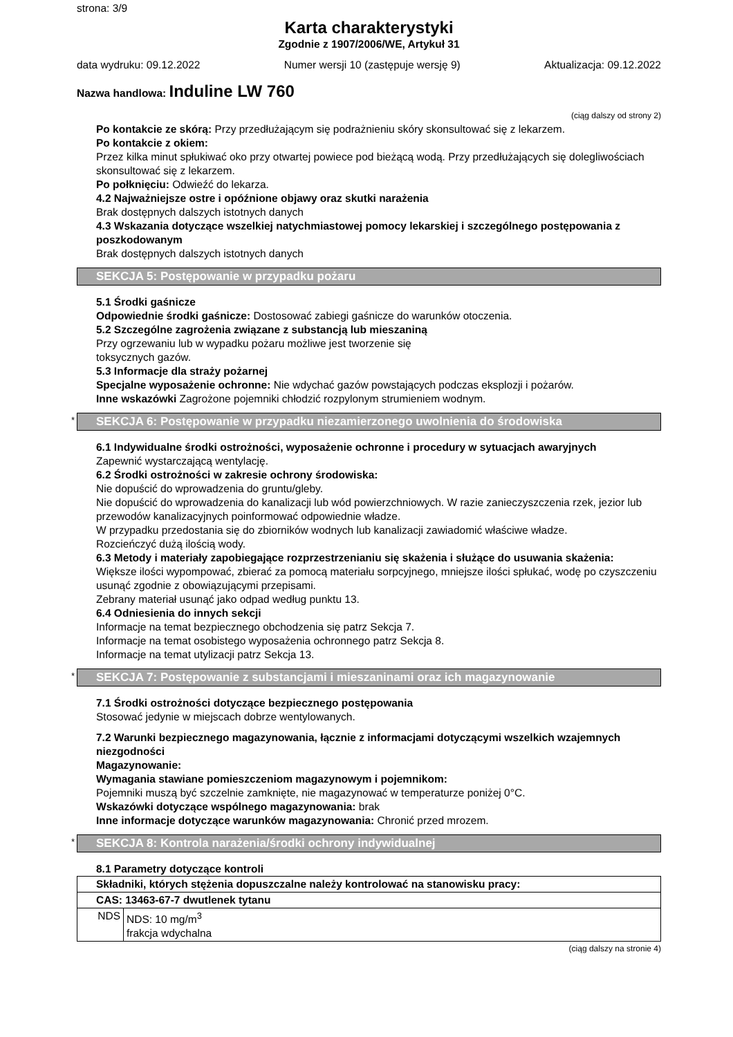strona: 3/9
Karta charakterystyki
Zgodnie z 1907/2006/WE, Artykuł 31
data wydruku: 09.12.2022 Numer wersji 10 (zastępuje wersję 9) Aktualizacja: 09.12.2022
Nazwa handlowa: Induline LW 760
(ciąg dalszy od strony 2)
Po kontakcie ze skórą: Przy przedłużającym się podrażnieniu skóry skonsultować się z lekarzem.
Po kontakcie z okiem:
Przez kilka minut spłukiwać oko przy otwartej powiece pod bieżącą wodą. Przy przedłużających się dolegliwościach skonsultować się z lekarzem.
Po połknięciu: Odwieźć do lekarza.
4.2 Najważniejsze ostre i opóźnione objawy oraz skutki narażenia
Brak dostępnych dalszych istotnych danych
4.3 Wskazania dotyczące wszelkiej natychmiastowej pomocy lekarskiej i szczególnego postępowania z poszkodowanym
Brak dostępnych dalszych istotnych danych
SEKCJA 5: Postępowanie w przypadku pożaru
5.1 Środki gaśnicze
Odpowiednie środki gaśnicze: Dostosować zabiegi gaśnicze do warunków otoczenia.
5.2 Szczególne zagrożenia związane z substancją lub mieszaniną
Przy ogrzewaniu lub w wypadku pożaru możliwe jest tworzenie się
toksycznych gazów.
5.3 Informacje dla straży pożarnej
Specjalne wyposażenie ochronne: Nie wdychać gazów powstających podczas eksplozji i pożarów.
Inne wskazówki Zagrożone pojemniki chłodzić rozpylonym strumieniem wodnym.
* SEKCJA 6: Postępowanie w przypadku niezamierzonego uwolnienia do środowiska
6.1 Indywidualne środki ostrożności, wyposażenie ochronne i procedury w sytuacjach awaryjnych
Zapewnić wystarczającą wentylację.
6.2 Środki ostrożności w zakresie ochrony środowiska:
Nie dopuścić do wprowadzenia do gruntu/gleby.
Nie dopuścić do wprowadzenia do kanalizacji lub wód powierzchniowych. W razie zanieczyszczenia rzek, jezior lub przewodów kanalizacyjnych poinformować odpowiednie władze.
W przypadku przedostania się do zbiorników wodnych lub kanalizacji zawiadomić właściwe władze.
Rozcieńczyć dużą ilością wody.
6.3 Metody i materiały zapobiegające rozprzestrzenianiu się skażenia i służące do usuwania skażenia:
Większe ilości wypompować, zbierać za pomocą materiału sorpcyjnego, mniejsze ilości spłukać, wodę po czyszczeniu usunąć zgodnie z obowiązującymi przepisami.
Zebrany materiał usunąć jako odpad według punktu 13.
6.4 Odniesienia do innych sekcji
Informacje na temat bezpiecznego obchodzenia się patrz Sekcja 7.
Informacje na temat osobistego wyposażenia ochronnego patrz Sekcja 8.
Informacje na temat utylizacji patrz Sekcja 13.
* SEKCJA 7: Postępowanie z substancjami i mieszaninami oraz ich magazynowanie
7.1 Środki ostrożności dotyczące bezpiecznego postępowania
Stosować jedynie w miejscach dobrze wentylowanych.
7.2 Warunki bezpiecznego magazynowania, łącznie z informacjami dotyczącymi wszelkich wzajemnych niezgodności
Magazynowanie:
Wymagania stawiane pomieszczeniom magazynowym i pojemnikom:
Pojemniki muszą być szczelnie zamknięte, nie magazynować w temperaturze poniżej 0°C.
Wskazówki dotyczące wspólnego magazynowania: brak
Inne informacje dotyczące warunków magazynowania: Chronić przed mrozem.
* SEKCJA 8: Kontrola narażenia/środki ochrony indywidualnej
8.1 Parametry dotyczące kontroli
| Składniki, których stężenia dopuszczalne należy kontrolować na stanowisku pracy: | |
| CAS: 13463-67-7 dwutlenek tytanu | |
| NDS | NDS: 10 mg/m<sup>3</sup> frakcja wdychalna |
(ciąg dalszy na stronie 4)